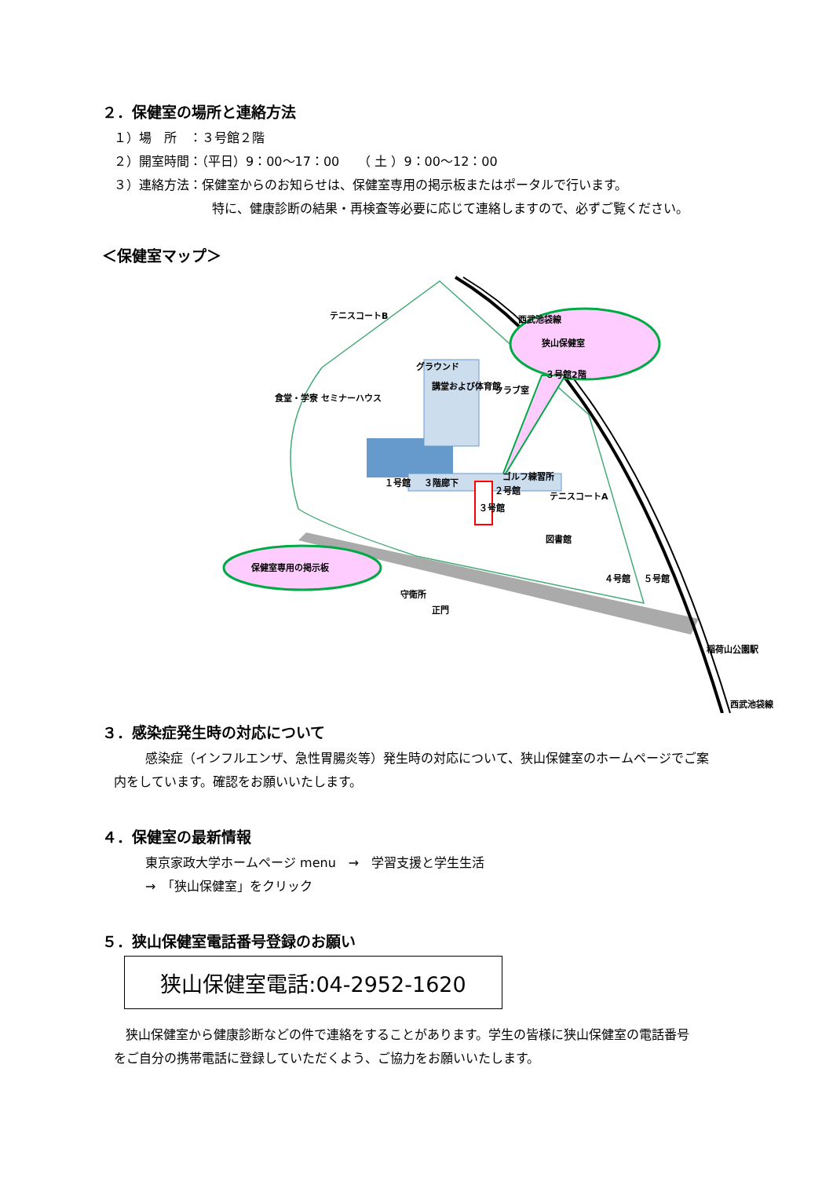２．保健室の場所と連絡方法
１）場　所　：３号館２階
２）開室時間：（平日）9：00～17：00　　（ 土 ）9：00～12：00
３）連絡方法：保健室からのお知らせは、保健室専用の掲示板またはポータルで行います。
特に、健康診断の結果・再検査等必要に応じて連絡しますので、必ずご覧ください。
＜保健室マップ＞
狭山保健室
３号館2階
保健室専用の掲示板
１号館 ３階廊下
２号館
３号館
講堂および体育館
食堂・学寮 セミナーハウス
図書館
正門
４号館 ５号館
稲荷山公園駅
テニスコートB
グラウンド
クラブ室
ゴルフ練習所
テニスコートA
守衛所
西武池袋線
西武池袋線
３．感染症発生時の対応について
感染症（インフルエンザ、急性胃腸炎等）発生時の対応について、狭山保健室のホームページでご案
内をしています。確認をお願いいたします。
４．保健室の最新情報
東京家政大学ホームページ menu　→　学習支援と学生生活
→　「狭山保健室」をクリック
５．狭山保健室電話番号登録のお願い
狭山保健室電話:04-2952-1620
狭山保健室から健康診断などの件で連絡をすることがあります。学生の皆様に狭山保健室の電話番号
をご自分の携帯電話に登録していただくよう、ご協力をお願いいたします。